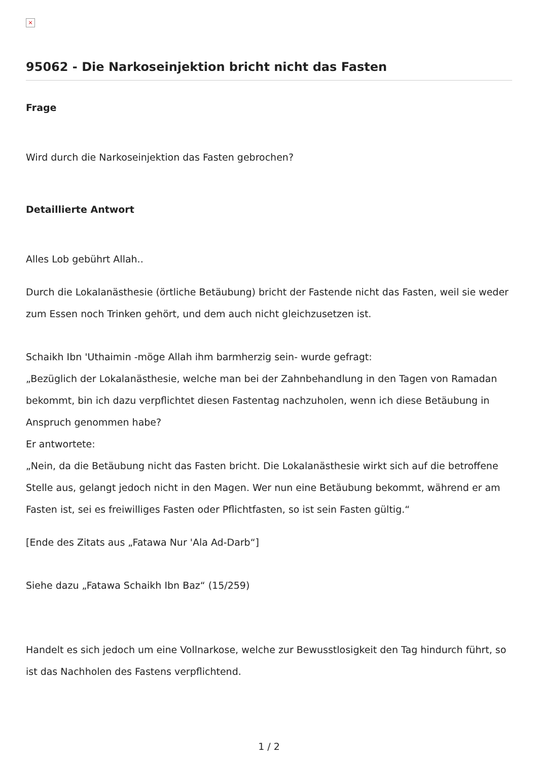×
95062 - Die Narkoseinjektion bricht nicht das Fasten
Frage
Wird durch die Narkoseinjektion das Fasten gebrochen?
Detaillierte Antwort
Alles Lob gebührt Allah..
Durch die Lokalanästhesie (örtliche Betäubung) bricht der Fastende nicht das Fasten, weil sie weder zum Essen noch Trinken gehört, und dem auch nicht gleichzusetzen ist.
Schaikh Ibn 'Uthaimin -möge Allah ihm barmherzig sein- wurde gefragt:
„Bezüglich der Lokalanästhesie, welche man bei der Zahnbehandlung in den Tagen von Ramadan bekommt, bin ich dazu verpflichtet diesen Fastentag nachzuholen, wenn ich diese Betäubung in Anspruch genommen habe?
Er antwortete:
„Nein, da die Betäubung nicht das Fasten bricht. Die Lokalanästhesie wirkt sich auf die betroffene Stelle aus, gelangt jedoch nicht in den Magen. Wer nun eine Betäubung bekommt, während er am Fasten ist, sei es freiwilliges Fasten oder Pflichtfasten, so ist sein Fasten gültig.“
[Ende des Zitats aus „Fatawa Nur 'Ala Ad-Darb“]
Siehe dazu „Fatawa Schaikh Ibn Baz“ (15/259)
Handelt es sich jedoch um eine Vollnarkose, welche zur Bewusstlosigkeit den Tag hindurch führt, so ist das Nachholen des Fastens verpflichtend.
1 / 2